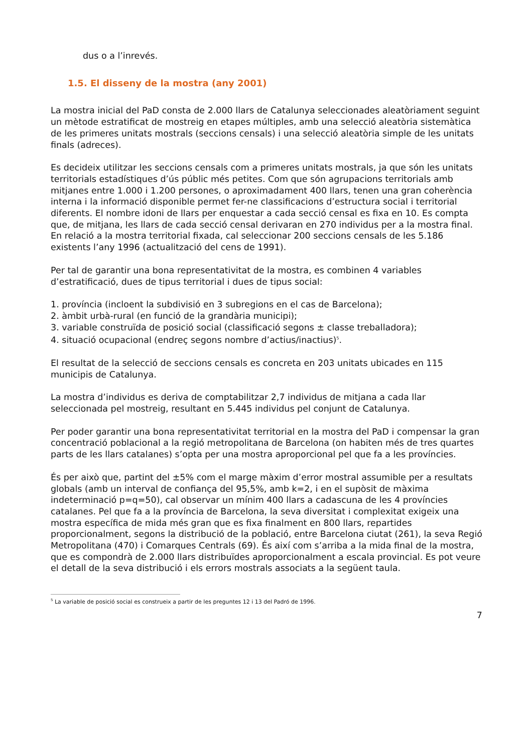dus o a l’inrevés.
1.5. El disseny de la mostra (any 2001)
La mostra inicial del PaD consta de 2.000 llars de Catalunya seleccionades aleatòriament seguint un mètode estratificat de mostreig en etapes múltiples, amb una selecció aleatòria sistemàtica de les primeres unitats mostrals (seccions censals) i una selecció aleatòria simple de les unitats finals (adreces).
Es decideix utilitzar les seccions censals com a primeres unitats mostrals, ja que són les unitats territorials estadístiques d’ús públic més petites. Com que són agrupacions territorials amb mitjanes entre 1.000 i 1.200 persones, o aproximadament 400 llars, tenen una gran coherència interna i la informació disponible permet fer-ne classificacions d’estructura social i territorial diferents. El nombre idoni de llars per enquestar a cada secció censal es fixa en 10. Es compta que, de mitjana, les llars de cada secció censal derivaran en 270 individus per a la mostra final. En relació a la mostra territorial fixada, cal seleccionar 200 seccions censals de les 5.186 existents l’any 1996 (actualització del cens de 1991).
Per tal de garantir una bona representativitat de la mostra, es combinen 4 variables d’estratificació, dues de tipus territorial i dues de tipus social:
1. província (incloent la subdivisió en 3 subregions en el cas de Barcelona);
2. àmbit urbà-rural (en funció de la grandària municipi);
3. variable construïda de posició social (classificació segons ± classe treballadora);
4. situació ocupacional (endreç segons nombre d’actius/inactius)<sup>5</sup>.
El resultat de la selecció de seccions censals es concreta en 203 unitats ubicades en 115 municipis de Catalunya.
La mostra d’individus es deriva de comptabilitzar 2,7 individus de mitjana a cada llar seleccionada pel mostreig, resultant en 5.445 individus pel conjunt de Catalunya.
Per poder garantir una bona representativitat territorial en la mostra del PaD i compensar la gran concentració poblacional a la regió metropolitana de Barcelona (on habiten més de tres quartes parts de les llars catalanes) s’opta per una mostra aproporcional pel que fa a les províncies.
És per això que, partint del ±5% com el marge màxim d’error mostral assumible per a resultats globals (amb un interval de confiança del 95,5%, amb k=2, i en el supòsit de màxima indeterminació p=q=50), cal observar un mínim 400 llars a cadascuna de les 4 províncies catalanes. Pel que fa a la província de Barcelona, la seva diversitat i complexitat exigeix una mostra específica de mida més gran que es fixa finalment en 800 llars, repartides proporcionalment, segons la distribució de la població, entre Barcelona ciutat (261), la seva Regió Metropolitana (470) i Comarques Centrals (69). És així com s’arriba a la mida final de la mostra, que es compondrà de 2.000 llars distribuïdes aproporcionalment a escala provincial. Es pot veure el detall de la seva distribució i els errors mostrals associats a la següent taula.
<sup>5</sup> La variable de posició social es construeix a partir de les preguntes 12 i 13 del Padró de 1996.
7